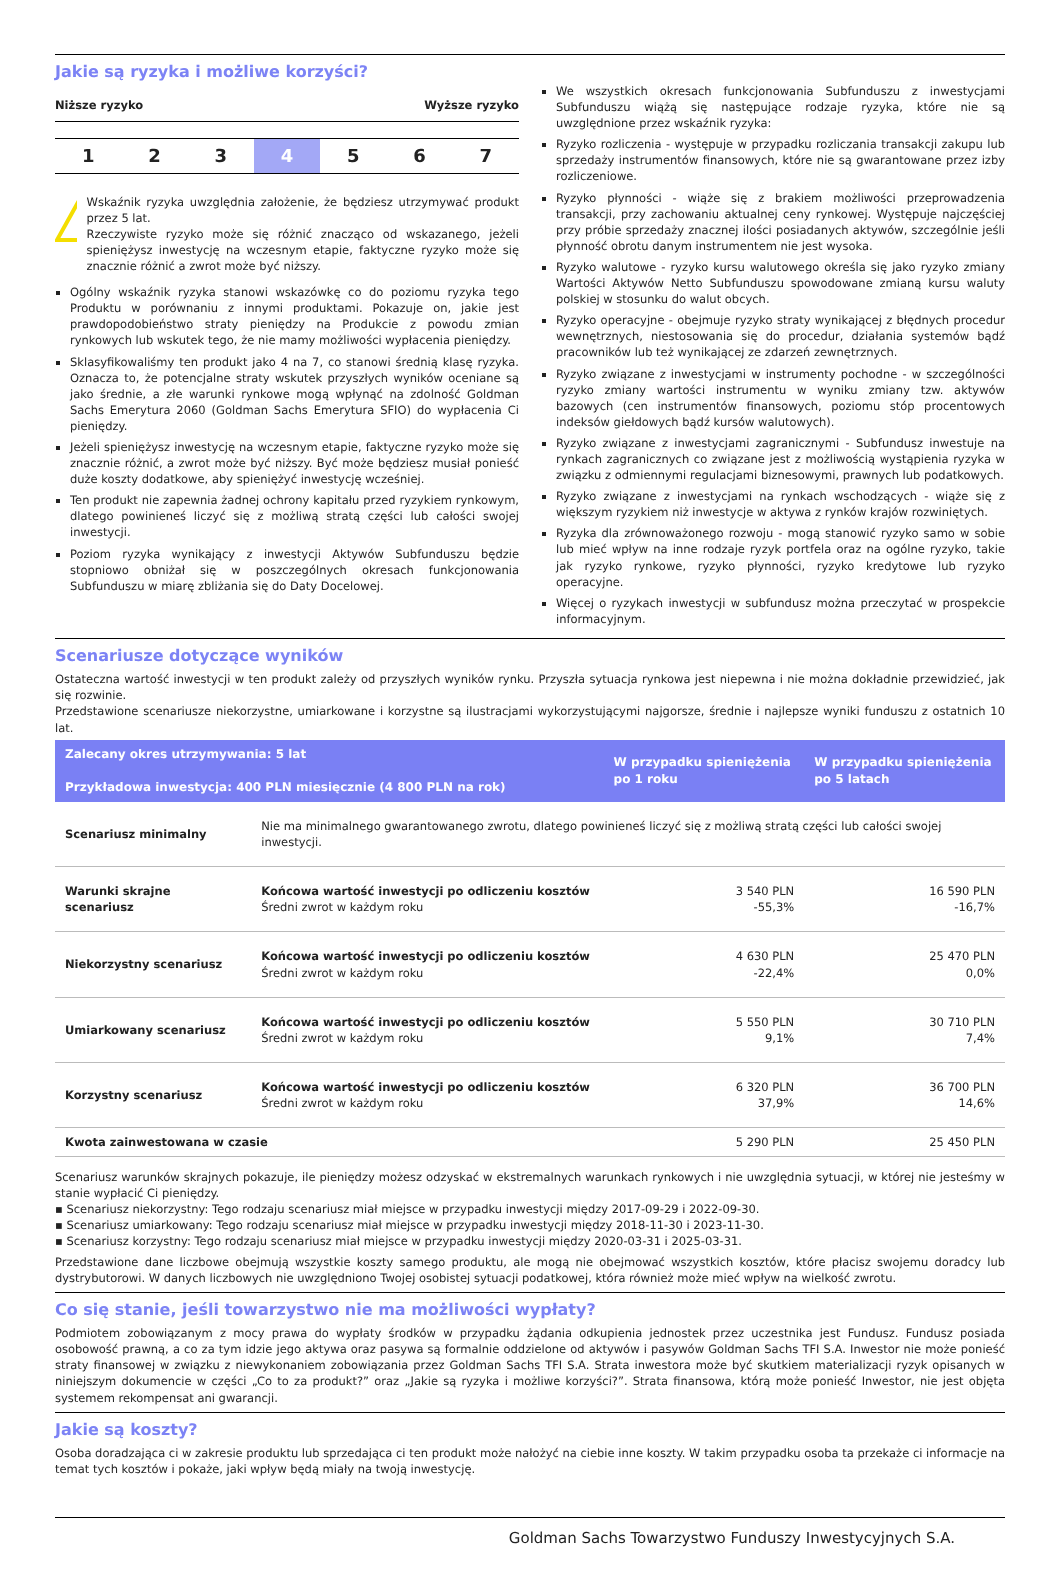Jakie są ryzyka i możliwe korzyści?
Niższe ryzyko Wyższe ryzyko
| 1 | 2 | 3 | 4 | 5 | 6 | 7 |
!
Wskaźnik ryzyka uwzględnia założenie, że będziesz utrzymywać produkt przez 5 lat.
Rzeczywiste ryzyko może się różnić znacząco od wskazanego, jeżeli spieniężysz inwestycję na wczesnym etapie, faktyczne ryzyko może się znacznie różnić a zwrot może być niższy.
Ogólny wskaźnik ryzyka stanowi wskazówkę co do poziomu ryzyka tego Produktu w porównaniu z innymi produktami. Pokazuje on, jakie jest prawdopodobieństwo straty pieniędzy na Produkcie z powodu zmian rynkowych lub wskutek tego, że nie mamy możliwości wypłacenia pieniędzy.
Sklasyfikowaliśmy ten produkt jako 4 na 7, co stanowi średnią klasę ryzyka. Oznacza to, że potencjalne straty wskutek przyszłych wyników oceniane są jako średnie, a złe warunki rynkowe mogą wpłynąć na zdolność Goldman Sachs Emerytura 2060 (Goldman Sachs Emerytura SFIO) do wypłacenia Ci pieniędzy.
Jeżeli spieniężysz inwestycję na wczesnym etapie, faktyczne ryzyko może się znacznie różnić, a zwrot może być niższy. Być może będziesz musiał ponieść duże koszty dodatkowe, aby spieniężyć inwestycję wcześniej.
Ten produkt nie zapewnia żadnej ochrony kapitału przed ryzykiem rynkowym, dlatego powinieneś liczyć się z możliwą stratą części lub całości swojej inwestycji.
Poziom ryzyka wynikający z inwestycji Aktywów Subfunduszu będzie stopniowo obniżał się w poszczególnych okresach funkcjonowania Subfunduszu w miarę zbliżania się do Daty Docelowej.
We wszystkich okresach funkcjonowania Subfunduszu z inwestycjami Subfunduszu wiążą się następujące rodzaje ryzyka, które nie są uwzględnione przez wskaźnik ryzyka:
Ryzyko rozliczenia - występuje w przypadku rozliczania transakcji zakupu lub sprzedaży instrumentów finansowych, które nie są gwarantowane przez izby rozliczeniowe.
Ryzyko płynności - wiąże się z brakiem możliwości przeprowadzenia transakcji, przy zachowaniu aktualnej ceny rynkowej. Występuje najczęściej przy próbie sprzedaży znacznej ilości posiadanych aktywów, szczególnie jeśli płynność obrotu danym instrumentem nie jest wysoka.
Ryzyko walutowe - ryzyko kursu walutowego określa się jako ryzyko zmiany Wartości Aktywów Netto Subfunduszu spowodowane zmianą kursu waluty polskiej w stosunku do walut obcych.
Ryzyko operacyjne - obejmuje ryzyko straty wynikającej z błędnych procedur wewnętrznych, niestosowania się do procedur, działania systemów bądź pracowników lub też wynikającej ze zdarzeń zewnętrznych.
Ryzyko związane z inwestycjami w instrumenty pochodne - w szczególności ryzyko zmiany wartości instrumentu w wyniku zmiany tzw. aktywów bazowych (cen instrumentów finansowych, poziomu stóp procentowych indeksów giełdowych bądź kursów walutowych).
Ryzyko związane z inwestycjami zagranicznymi - Subfundusz inwestuje na rynkach zagranicznych co związane jest z możliwością wystąpienia ryzyka w związku z odmiennymi regulacjami biznesowymi, prawnych lub podatkowych.
Ryzyko związane z inwestycjami na rynkach wschodzących - wiąże się z większym ryzykiem niż inwestycje w aktywa z rynków krajów rozwiniętych.
Ryzyka dla zrównoważonego rozwoju - mogą stanowić ryzyko samo w sobie lub mieć wpływ na inne rodzaje ryzyk portfela oraz na ogólne ryzyko, takie jak ryzyko rynkowe, ryzyko płynności, ryzyko kredytowe lub ryzyko operacyjne.
Więcej o ryzykach inwestycji w subfundusz można przeczytać w prospekcie informacyjnym.
Scenariusze dotyczące wyników
Ostateczna wartość inwestycji w ten produkt zależy od przyszłych wyników rynku. Przyszła sytuacja rynkowa jest niepewna i nie można dokładnie przewidzieć, jak się rozwinie.
Przedstawione scenariusze niekorzystne, umiarkowane i korzystne są ilustracjami wykorzystującymi najgorsze, średnie i najlepsze wyniki funduszu z ostatnich 10 lat.
| Zalecany okres utrzymywania: 5 lat Przykładowa inwestycja: 400 PLN miesięcznie (4 800 PLN na rok) | | W przypadku spieniężenia po 1 roku | W przypadku spieniężenia po 5 latach |
| --- | --- | --- | --- |
| Scenariusz minimalny | Nie ma minimalnego gwarantowanego zwrotu, dlatego powinieneś liczyć się z możliwą stratą części lub całości swojej inwestycji. | | |
| Warunki skrajne scenariusz | Końcowa wartość inwestycji po odliczeniu kosztów Średni zwrot w każdym roku | 3 540 PLN -55,3% | 16 590 PLN -16,7% |
| Niekorzystny scenariusz | Końcowa wartość inwestycji po odliczeniu kosztów Średni zwrot w każdym roku | 4 630 PLN -22,4% | 25 470 PLN 0,0% |
| Umiarkowany scenariusz | Końcowa wartość inwestycji po odliczeniu kosztów Średni zwrot w każdym roku | 5 550 PLN 9,1% | 30 710 PLN 7,4% |
| Korzystny scenariusz | Końcowa wartość inwestycji po odliczeniu kosztów Średni zwrot w każdym roku | 6 320 PLN 37,9% | 36 700 PLN 14,6% |
| Kwota zainwestowana w czasie | | 5 290 PLN | 25 450 PLN |
Scenariusz warunków skrajnych pokazuje, ile pieniędzy możesz odzyskać w ekstremalnych warunkach rynkowych i nie uwzględnia sytuacji, w której nie jesteśmy w stanie wypłacić Ci pieniędzy.
▪ Scenariusz niekorzystny: Tego rodzaju scenariusz miał miejsce w przypadku inwestycji między 2017-09-29 i 2022-09-30.
▪ Scenariusz umiarkowany: Tego rodzaju scenariusz miał miejsce w przypadku inwestycji między 2018-11-30 i 2023-11-30.
▪ Scenariusz korzystny: Tego rodzaju scenariusz miał miejsce w przypadku inwestycji między 2020-03-31 i 2025-03-31.
Przedstawione dane liczbowe obejmują wszystkie koszty samego produktu, ale mogą nie obejmować wszystkich kosztów, które płacisz swojemu doradcy lub dystrybutorowi. W danych liczbowych nie uwzględniono Twojej osobistej sytuacji podatkowej, która również może mieć wpływ na wielkość zwrotu.
Co się stanie, jeśli towarzystwo nie ma możliwości wypłaty?
Podmiotem zobowiązanym z mocy prawa do wypłaty środków w przypadku żądania odkupienia jednostek przez uczestnika jest Fundusz. Fundusz posiada osobowość prawną, a co za tym idzie jego aktywa oraz pasywa są formalnie oddzielone od aktywów i pasywów Goldman Sachs TFI S.A. Inwestor nie może ponieść straty finansowej w związku z niewykonaniem zobowiązania przez Goldman Sachs TFI S.A. Strata inwestora może być skutkiem materializacji ryzyk opisanych w niniejszym dokumencie w części „Co to za produkt?” oraz „Jakie są ryzyka i możliwe korzyści?”. Strata finansowa, którą może ponieść Inwestor, nie jest objęta systemem rekompensat ani gwarancji.
Jakie są koszty?
Osoba doradzająca ci w zakresie produktu lub sprzedająca ci ten produkt może nałożyć na ciebie inne koszty. W takim przypadku osoba ta przekaże ci informacje na temat tych kosztów i pokaże, jaki wpływ będą miały na twoją inwestycję.
Goldman Sachs Towarzystwo Funduszy Inwestycyjnych S.A.